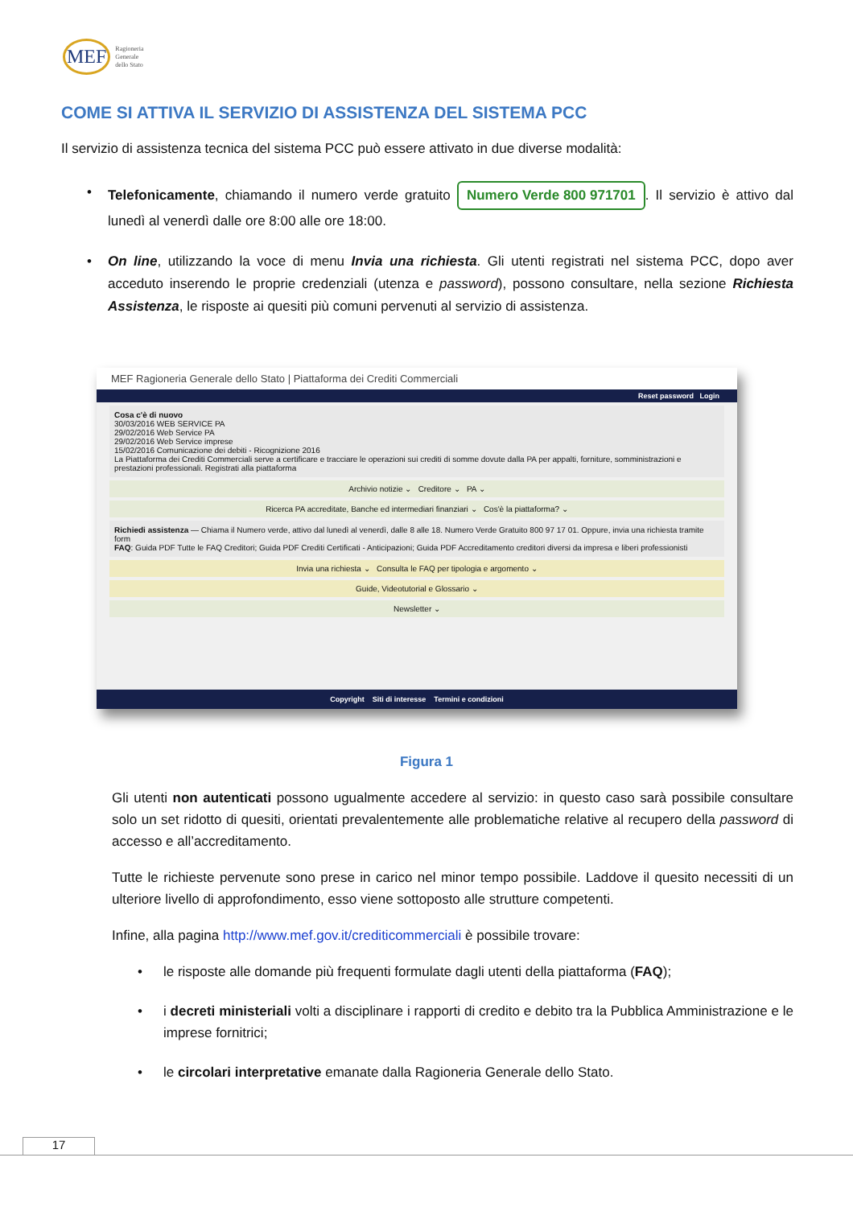MEF Ragioneria
Generale
dello Stato
COME SI ATTIVA IL SERVIZIO DI ASSISTENZA DEL SISTEMA PCC
Il servizio di assistenza tecnica del sistema PCC può essere attivato in due diverse modalità:
• Telefonicamente, chiamando il numero verde gratuito Numero Verde 800 971701. Il servizio è attivo dal lunedì al venerdì dalle ore 8:00 alle ore 18:00.
• On line, utilizzando la voce di menu Invia una richiesta. Gli utenti registrati nel sistema PCC, dopo aver acceduto inserendo le proprie credenziali (utenza e password), possono consultare, nella sezione Richiesta Assistenza, le risposte ai quesiti più comuni pervenuti al servizio di assistenza.
MEF Ragioneria Generale dello Stato | Piattaforma dei Crediti Commerciali
Reset password Login
Cosa c'è di nuovo
30/03/2016 WEB SERVICE PA
29/02/2016 Web Service PA
29/02/2016 Web Service imprese
15/02/2016 Comunicazione dei debiti - Ricognizione 2016
La Piattaforma dei Crediti Commerciali serve a certificare e tracciare le operazioni sui crediti di somme dovute dalla PA per appalti, forniture, somministrazioni e prestazioni professionali. Registrati alla piattaforma
Archivio notizie ⌄ Creditore ⌄ PA ⌄
Ricerca PA accreditate, Banche ed intermediari finanziari ⌄ Cos'è la piattaforma? ⌄
Richiedi assistenza — Chiama il Numero verde, attivo dal lunedì al venerdì, dalle 8 alle 18. Numero Verde Gratuito 800 97 17 01. Oppure, invia una richiesta tramite form
FAQ: Guida PDF Tutte le FAQ Creditori; Guida PDF Crediti Certificati - Anticipazioni; Guida PDF Accreditamento creditori diversi da impresa e liberi professionisti
Invia una richiesta ⌄ Consulta le FAQ per tipologia e argomento ⌄
Guide, Videotutorial e Glossario ⌄
Newsletter ⌄
Copyright Siti di interesse Termini e condizioni
Figura 1
Gli utenti non autenticati possono ugualmente accedere al servizio: in questo caso sarà possibile consultare solo un set ridotto di quesiti, orientati prevalentemente alle problematiche relative al recupero della password di accesso e all’accreditamento.
Tutte le richieste pervenute sono prese in carico nel minor tempo possibile. Laddove il quesito necessiti di un ulteriore livello di approfondimento, esso viene sottoposto alle strutture competenti.
Infine, alla pagina http://www.mef.gov.it/crediticommerciali è possibile trovare:
• le risposte alle domande più frequenti formulate dagli utenti della piattaforma (FAQ);
• i decreti ministeriali volti a disciplinare i rapporti di credito e debito tra la Pubblica Amministrazione e le imprese fornitrici;
• le circolari interpretative emanate dalla Ragioneria Generale dello Stato.
17